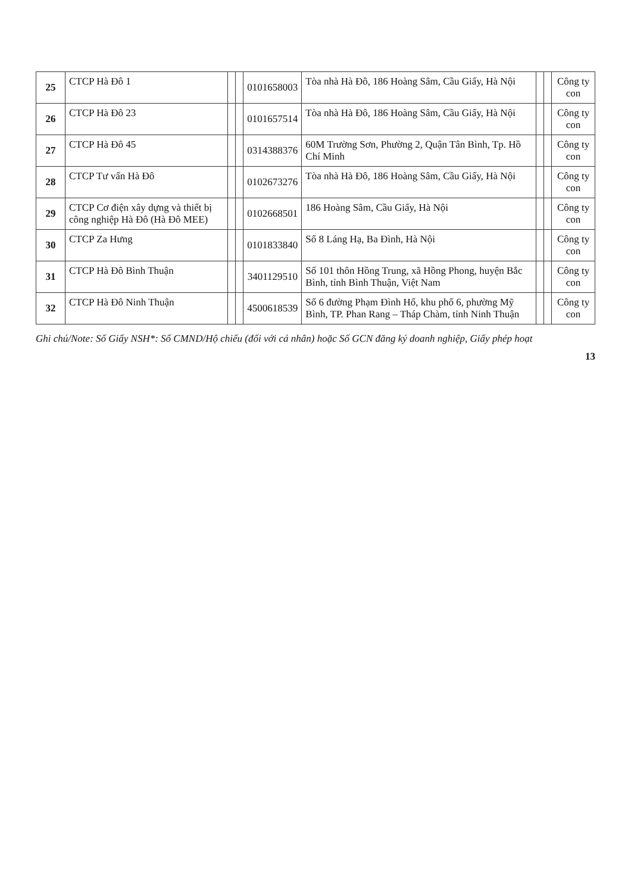| 25 | CTCP Hà Đô 1 | | | 0101658003 | Tòa nhà Hà Đô, 186 Hoàng Sâm, Cầu Giấy, Hà Nội | | | Công ty con |
| 26 | CTCP Hà Đô 23 | | | 0101657514 | Tòa nhà Hà Đô, 186 Hoàng Sâm, Cầu Giấy, Hà Nội | | | Công ty con |
| 27 | CTCP Hà Đô 45 | | | 0314388376 | 60M Trường Sơn, Phường 2, Quận Tân Bình, Tp. Hồ Chí Minh | | | Công ty con |
| 28 | CTCP Tư vấn Hà Đô | | | 0102673276 | Tòa nhà Hà Đô, 186 Hoàng Sâm, Cầu Giấy, Hà Nội | | | Công ty con |
| 29 | CTCP Cơ điện xây dựng và thiết bị công nghiệp Hà Đô (Hà Đô MEE) | | | 0102668501 | 186 Hoàng Sâm, Cầu Giấy, Hà Nội | | | Công ty con |
| 30 | CTCP Za Hưng | | | 0101833840 | Số 8 Láng Hạ, Ba Đình, Hà Nội | | | Công ty con |
| 31 | CTCP Hà Đô Bình Thuận | | | 3401129510 | Số 101 thôn Hồng Trung, xã Hồng Phong, huyện Bắc Bình, tỉnh Bình Thuận, Việt Nam | | | Công ty con |
| 32 | CTCP Hà Đô Ninh Thuận | | | 4500618539 | Số 6 đường Phạm Đình Hổ, khu phố 6, phường Mỹ Bình, TP. Phan Rang – Tháp Chàm, tỉnh Ninh Thuận | | | Công ty con |
Ghi chú/Note: Số Giấy NSH*: Số CMND/Hộ chiếu (đối với cá nhân) hoặc Số GCN đăng ký doanh nghiệp, Giấy phép hoạt
13